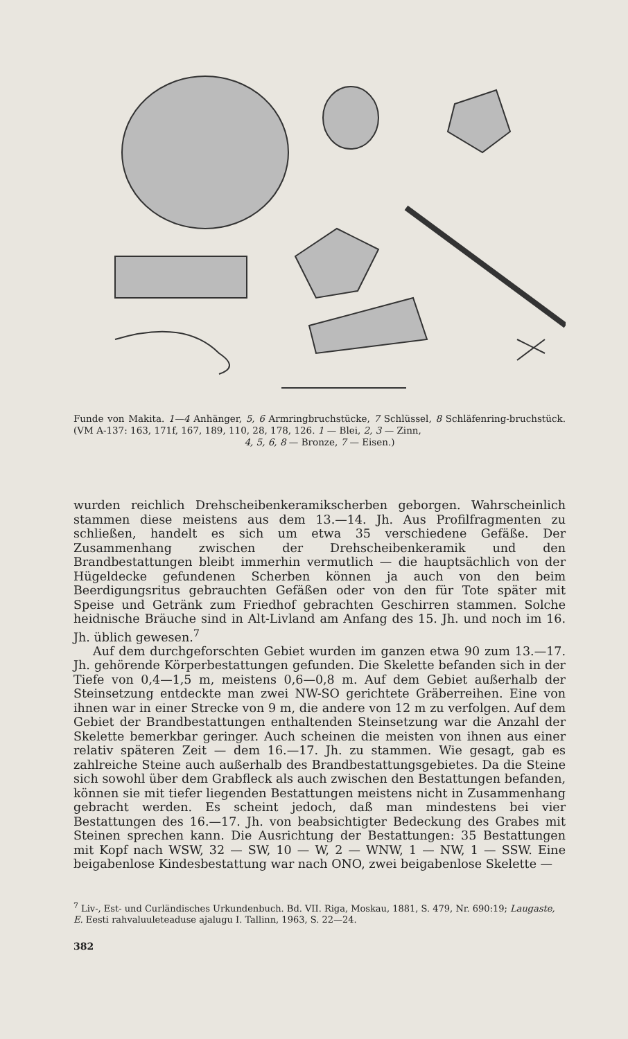Funde von Makita. 1—4 Anhänger, 5, 6 Armringbruchstücke, 7 Schlüssel, 8 Schläfenring-bruchstück. (VM A-137: 163, 171f, 167, 189, 110, 28, 178, 126. 1 — Blei, 2, 3 — Zinn,
4, 5, 6, 8 — Bronze, 7 — Eisen.)
wurden reichlich Drehscheibenkeramikscherben geborgen. Wahrscheinlich stammen diese meistens aus dem 13.—14. Jh. Aus Profilfragmenten zu schließen, handelt es sich um etwa 35 verschiedene Gefäße. Der Zusammenhang zwischen der Drehscheibenkeramik und den Brandbestattungen bleibt immerhin vermutlich — die hauptsächlich von der Hügeldecke gefundenen Scherben können ja auch von den beim Beerdigungsritus gebrauchten Gefäßen oder von den für Tote später mit Speise und Getränk zum Friedhof gebrachten Geschirren stammen. Solche heidnische Bräuche sind in Alt-Livland am Anfang des 15. Jh. und noch im 16. Jh. üblich gewesen.<sup>7</sup>
Auf dem durchgeforschten Gebiet wurden im ganzen etwa 90 zum 13.—17. Jh. gehörende Körperbestattungen gefunden. Die Skelette befanden sich in der Tiefe von 0,4—1,5 m, meistens 0,6—0,8 m. Auf dem Gebiet außerhalb der Steinsetzung entdeckte man zwei NW-SO gerichtete Gräberreihen. Eine von ihnen war in einer Strecke von 9 m, die andere von 12 m zu verfolgen. Auf dem Gebiet der Brandbestattungen enthaltenden Steinsetzung war die Anzahl der Skelette bemerkbar geringer. Auch scheinen die meisten von ihnen aus einer relativ späteren Zeit — dem 16.—17. Jh. zu stammen. Wie gesagt, gab es zahlreiche Steine auch außerhalb des Brandbestattungsgebietes. Da die Steine sich sowohl über dem Grabfleck als auch zwischen den Bestattungen befanden, können sie mit tiefer liegenden Bestattungen meistens nicht in Zusammenhang gebracht werden. Es scheint jedoch, daß man mindestens bei vier Bestattungen des 16.—17. Jh. von beabsichtigter Bedeckung des Grabes mit Steinen sprechen kann. Die Ausrichtung der Bestattungen: 35 Bestattungen mit Kopf nach WSW, 32 — SW, 10 — W, 2 — WNW, 1 — NW, 1 — SSW. Eine beigabenlose Kindesbestattung war nach ONO, zwei beigabenlose Skelette —
<sup>7</sup> Liv-, Est- und Curländisches Urkundenbuch. Bd. VII. Riga, Moskau, 1881, S. 479, Nr. 690:19; Laugaste, E. Eesti rahvaluuleteaduse ajalugu I. Tallinn, 1963, S. 22—24.
382